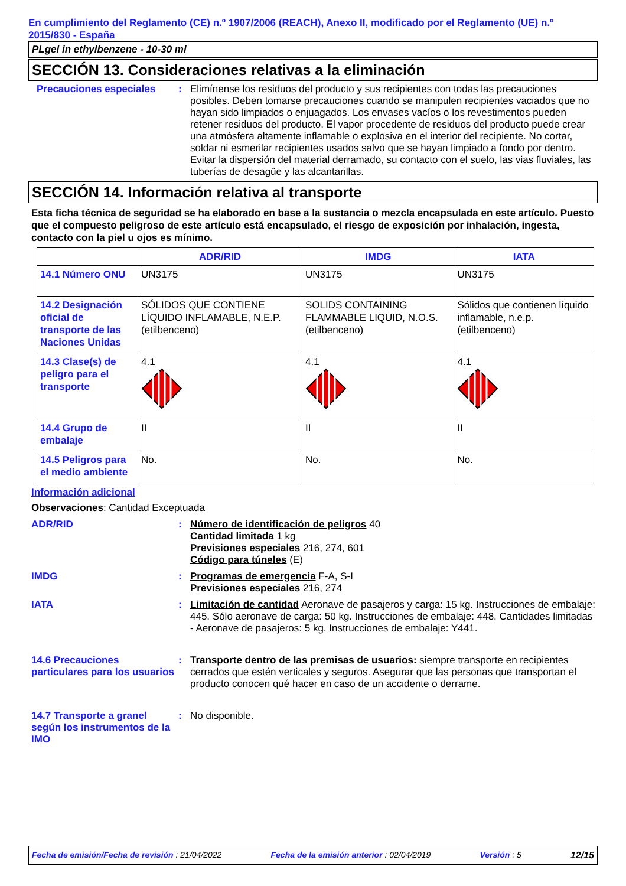En cumplimiento del Reglamento (CE) n.º 1907/2006 (REACH), Anexo II, modificado por el Reglamento (UE) n.º 2015/830 - España
PLgel in ethylbenzene - 10-30 ml
SECCIÓN 13. Consideraciones relativas a la eliminación
Precauciones especiales : Elimínense los residuos del producto y sus recipientes con todas las precauciones posibles. Deben tomarse precauciones cuando se manipulen recipientes vaciados que no hayan sido limpiados o enjuagados. Los envases vacíos o los revestimentos pueden retener residuos del producto. El vapor procedente de residuos del producto puede crear una atmósfera altamente inflamable o explosiva en el interior del recipiente. No cortar, soldar ni esmerilar recipientes usados salvo que se hayan limpiado a fondo por dentro. Evitar la dispersión del material derramado, su contacto con el suelo, las vias fluviales, las tuberías de desagüe y las alcantarillas.
SECCIÓN 14. Información relativa al transporte
Esta ficha técnica de seguridad se ha elaborado en base a la sustancia o mezcla encapsulada en este artículo. Puesto que el compuesto peligroso de este artículo está encapsulado, el riesgo de exposición por inhalación, ingesta, contacto con la piel u ojos es mínimo.
| | ADR/RID | IMDG | IATA |
| --- | --- | --- | --- |
| 14.1 Número ONU | UN3175 | UN3175 | UN3175 |
| 14.2 Designación oficial de transporte de las Naciones Unidas | SÓLIDOS QUE CONTIENE LÍQUIDO INFLAMABLE, N.E.P. (etilbenceno) | SOLIDS CONTAINING FLAMMABLE LIQUID, N.O.S. (etilbenceno) | Sólidos que contienen líquido inflamable, n.e.p. (etilbenceno) |
| 14.3 Clase(s) de peligro para el transporte | 4.1 | 4.1 | 4.1 |
| 14.4 Grupo de embalaje | II | II | II |
| 14.5 Peligros para el medio ambiente | No. | No. | No. |
Información adicional
Observaciones: Cantidad Exceptuada
ADR/RID : Número de identificación de peligros 40
Cantidad limitada 1 kg
Previsiones especiales 216, 274, 601
Código para túneles (E)
IMDG : Programas de emergencia F-A, S-I
Previsiones especiales 216, 274
IATA : Limitación de cantidad Aeronave de pasajeros y carga: 15 kg. Instrucciones de embalaje: 445. Sólo aeronave de carga: 50 kg. Instrucciones de embalaje: 448. Cantidades limitadas - Aeronave de pasajeros: 5 kg. Instrucciones de embalaje: Y441.
14.6 Precauciones particulares para los usuarios
: Transporte dentro de las premisas de usuarios: siempre transporte en recipientes cerrados que estén verticales y seguros. Asegurar que las personas que transportan el producto conocen qué hacer en caso de un accidente o derrame.
14.7 Transporte a granel según los instrumentos de la IMO
: No disponible.
Fecha de emisión/Fecha de revisión : 21/04/2022 Fecha de la emisión anterior : 02/04/2019 Versión : 5 12/15